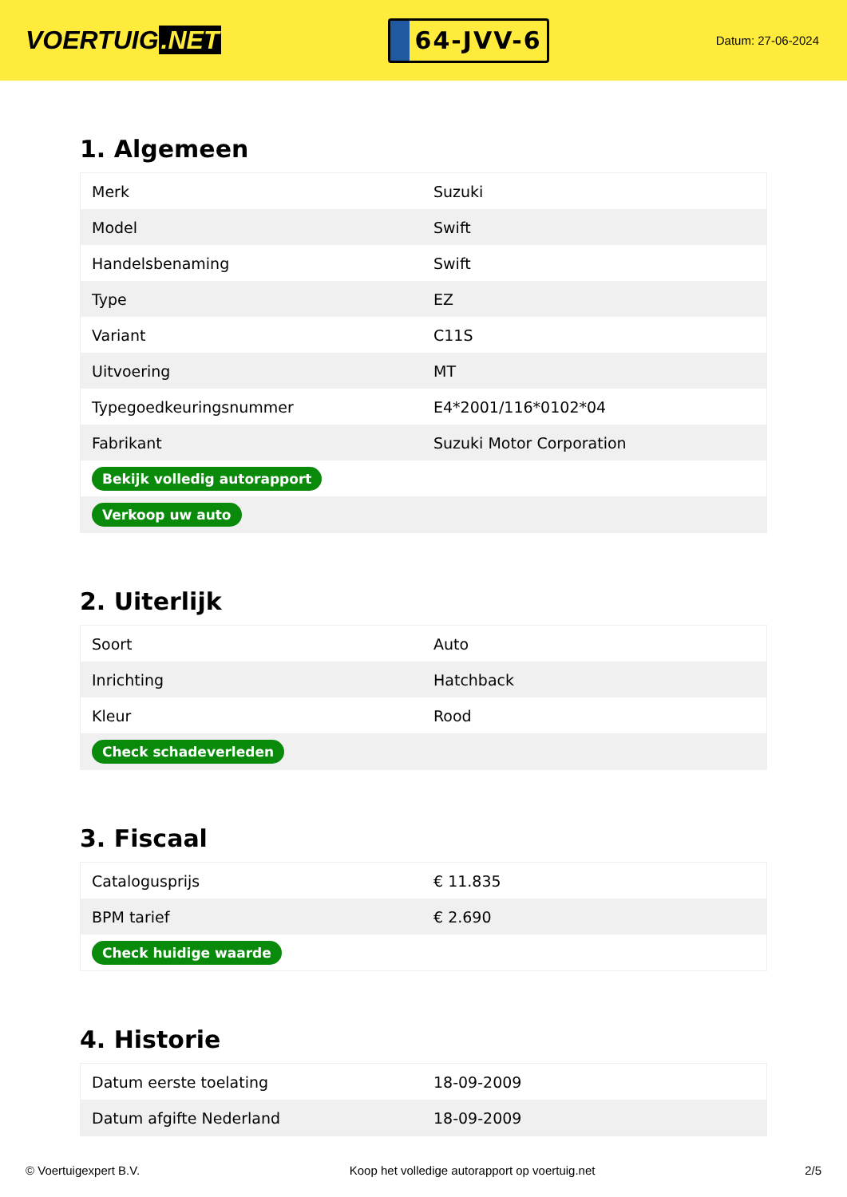VOERTUIG.NET
64-JVV-6
Datum: 27-06-2024
1. Algemeen
| Merk | Suzuki |
| Model | Swift |
| Handelsbenaming | Swift |
| Type | EZ |
| Variant | C11S |
| Uitvoering | MT |
| Typegoedkeuringsnummer | E4*2001/116*0102*04 |
| Fabrikant | Suzuki Motor Corporation |
| Bekijk volledig autorapport | |
| Verkoop uw auto | |
2. Uiterlijk
| Soort | Auto |
| Inrichting | Hatchback |
| Kleur | Rood |
| Check schadeverleden | |
3. Fiscaal
| Catalogusprijs | € 11.835 |
| BPM tarief | € 2.690 |
| Check huidige waarde | |
4. Historie
| Datum eerste toelating | 18-09-2009 |
| Datum afgifte Nederland | 18-09-2009 |
© Voertuigexpert B.V. Koop het volledige autorapport op voertuig.net 2/5